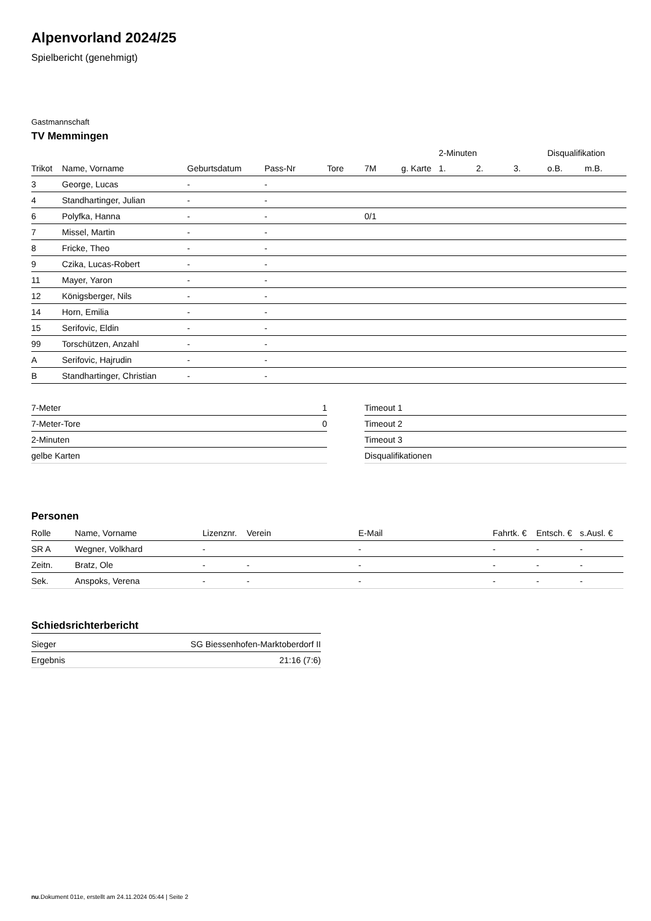Alpenvorland 2024/25
Spielbericht (genehmigt)
Gastmannschaft
TV Memmingen
| | | | | | | | 2-Minuten | | | Disqualifikation | |
| --- | --- | --- | --- | --- | --- | --- | --- | --- | --- | --- | --- |
| Trikot | Name, Vorname | Geburtsdatum | Pass-Nr | Tore | 7M | g. Karte | 1. | 2. | 3. | o.B. | m.B. |
| 3 | George, Lucas | - | - | | | | | | | | |
| 4 | Standhartinger, Julian | - | - | | | | | | | | |
| 6 | Polyfka, Hanna | - | - | | 0/1 | | | | | | |
| 7 | Missel, Martin | - | - | | | | | | | | |
| 8 | Fricke, Theo | - | - | | | | | | | | |
| 9 | Czika, Lucas-Robert | - | - | | | | | | | | |
| 11 | Mayer, Yaron | - | - | | | | | | | | |
| 12 | Königsberger, Nils | - | - | | | | | | | | |
| 14 | Horn, Emilia | - | - | | | | | | | | |
| 15 | Serifovic, Eldin | - | - | | | | | | | | |
| 99 | Torschützen, Anzahl | - | - | | | | | | | | |
| A | Serifovic, Hajrudin | - | - | | | | | | | | |
| B | Standhartinger, Christian | - | - | | | | | | | | |
| 7-Meter | 1 |
| 7-Meter-Tore | 0 |
| 2-Minuten | |
| gelbe Karten | |
| Timeout 1 |
| Timeout 2 |
| Timeout 3 |
| Disqualifikationen |
Personen
| Rolle | Name, Vorname | Lizenznr. | Verein | E-Mail | Fahrtk. € | Entsch. € | s.Ausl. € |
| --- | --- | --- | --- | --- | --- | --- | --- |
| SR A | Wegner, Volkhard | - | | - | - | - | - |
| Zeitn. | Bratz, Ole | - | - | - | - | - | - |
| Sek. | Anspoks, Verena | - | - | - | - | - | - |
Schiedsrichterbericht
| Sieger | SG Biessenhofen-Marktoberdorf II |
| Ergebnis | 21:16 (7:6) |
nu.Dokument 011e, erstellt am 24.11.2024 05:44 | Seite 2